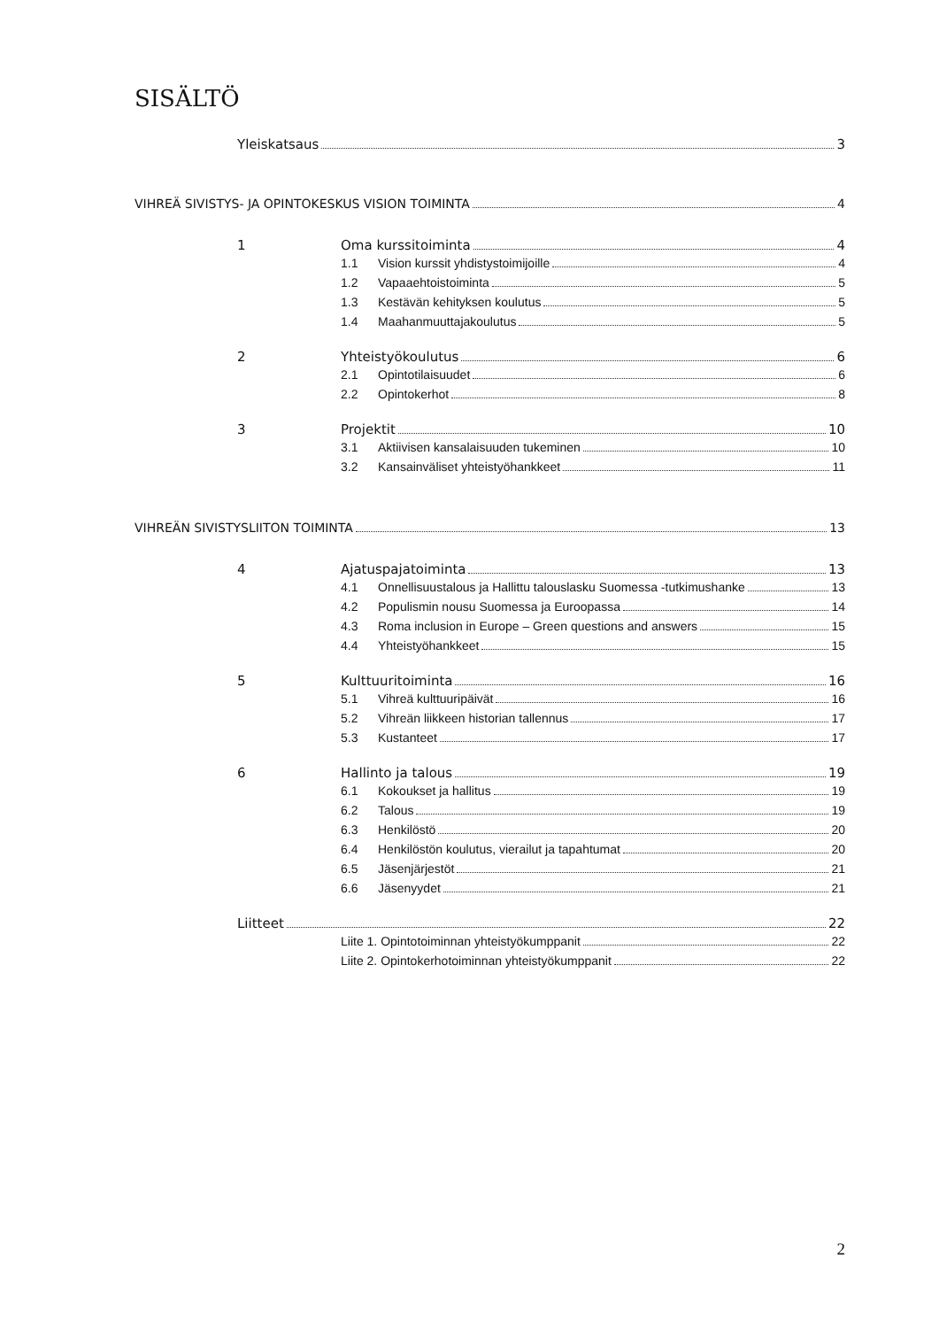SISÄLTÖ
Yleiskatsaus 3
VIHREÄ SIVISTYS- JA OPINTOKESKUS VISION TOIMINTA 4
1 Oma kurssitoiminta 4
1.1 Vision kurssit yhdistystoimijoille 4
1.2 Vapaaehtoistoiminta 5
1.3 Kestävän kehityksen koulutus 5
1.4 Maahanmuuttajakoulutus 5
2 Yhteistyökoulutus 6
2.1 Opintotilaisuudet 6
2.2 Opintokerhot 8
3 Projektit 10
3.1 Aktiivisen kansalaisuuden tukeminen 10
3.2 Kansainväliset yhteistyöhankkeet 11
VIHREÄN SIVISTYSLIITON TOIMINTA 13
4 Ajatuspajatoiminta 13
4.1 Onnellisuustalous ja Hallittu talouslasku Suomessa -tutkimushanke 13
4.2 Populismin nousu Suomessa ja Euroopassa 14
4.3 Roma inclusion in Europe – Green questions and answers 15
4.4 Yhteistyöhankkeet 15
5 Kulttuuritoiminta 16
5.1 Vihreä kulttuuripäivät 16
5.2 Vihreän liikkeen historian tallennus 17
5.3 Kustanteet 17
6 Hallinto ja talous 19
6.1 Kokoukset ja hallitus 19
6.2 Talous 19
6.3 Henkilöstö 20
6.4 Henkilöstön koulutus, vierailut ja tapahtumat 20
6.5 Jäsenjärjestöt 21
6.6 Jäsenyydet 21
Liitteet 22
Liite 1. Opintotoiminnan yhteistyökumppanit 22
Liite 2. Opintokerhotoiminnan yhteistyökumppanit 22
2